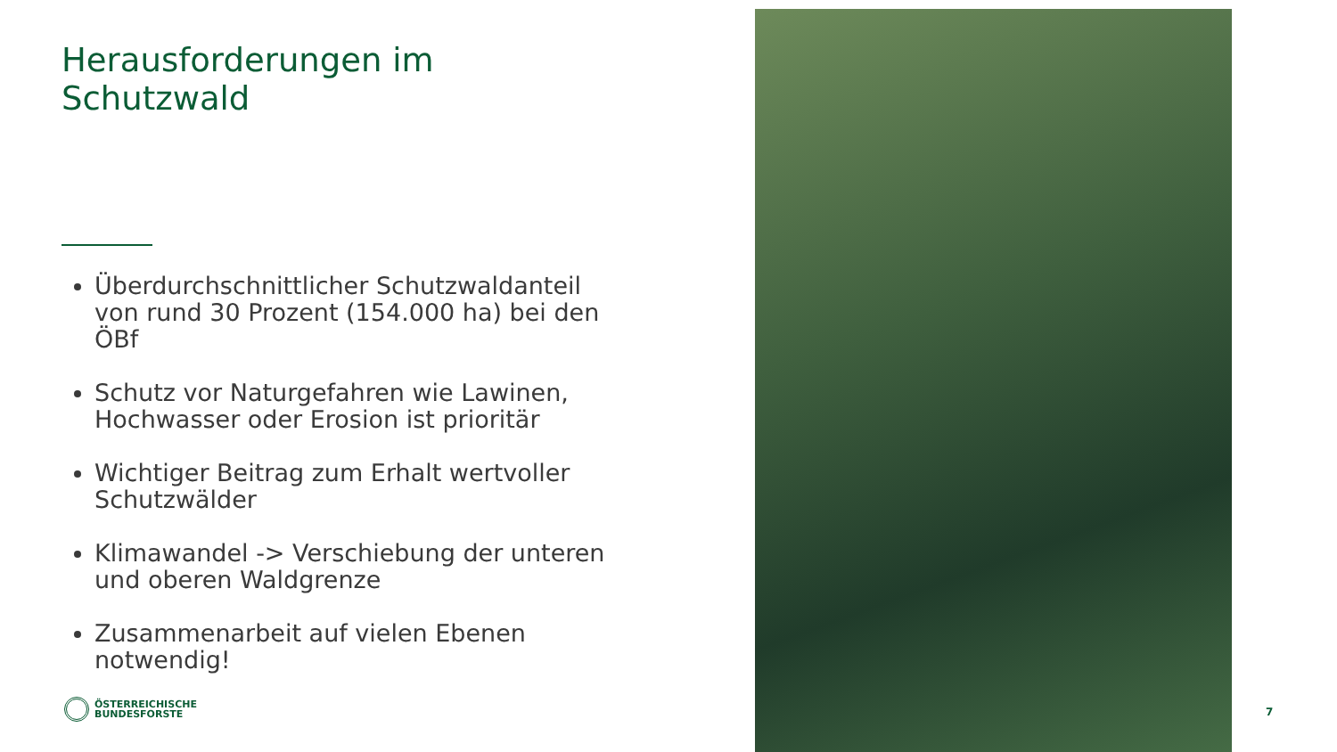Herausforderungen im Schutzwald
Überdurchschnittlicher Schutzwaldanteil von rund 30 Prozent (154.000 ha) bei den ÖBf
Schutz vor Naturgefahren wie Lawinen, Hochwasser oder Erosion ist prioritär
Wichtiger Beitrag zum Erhalt wertvoller Schutzwälder
Klimawandel -> Verschiebung der unteren und oberen Waldgrenze
Zusammenarbeit auf vielen Ebenen notwendig!
ÖSTERREICHISCHE
BUNDESFORSTE
7